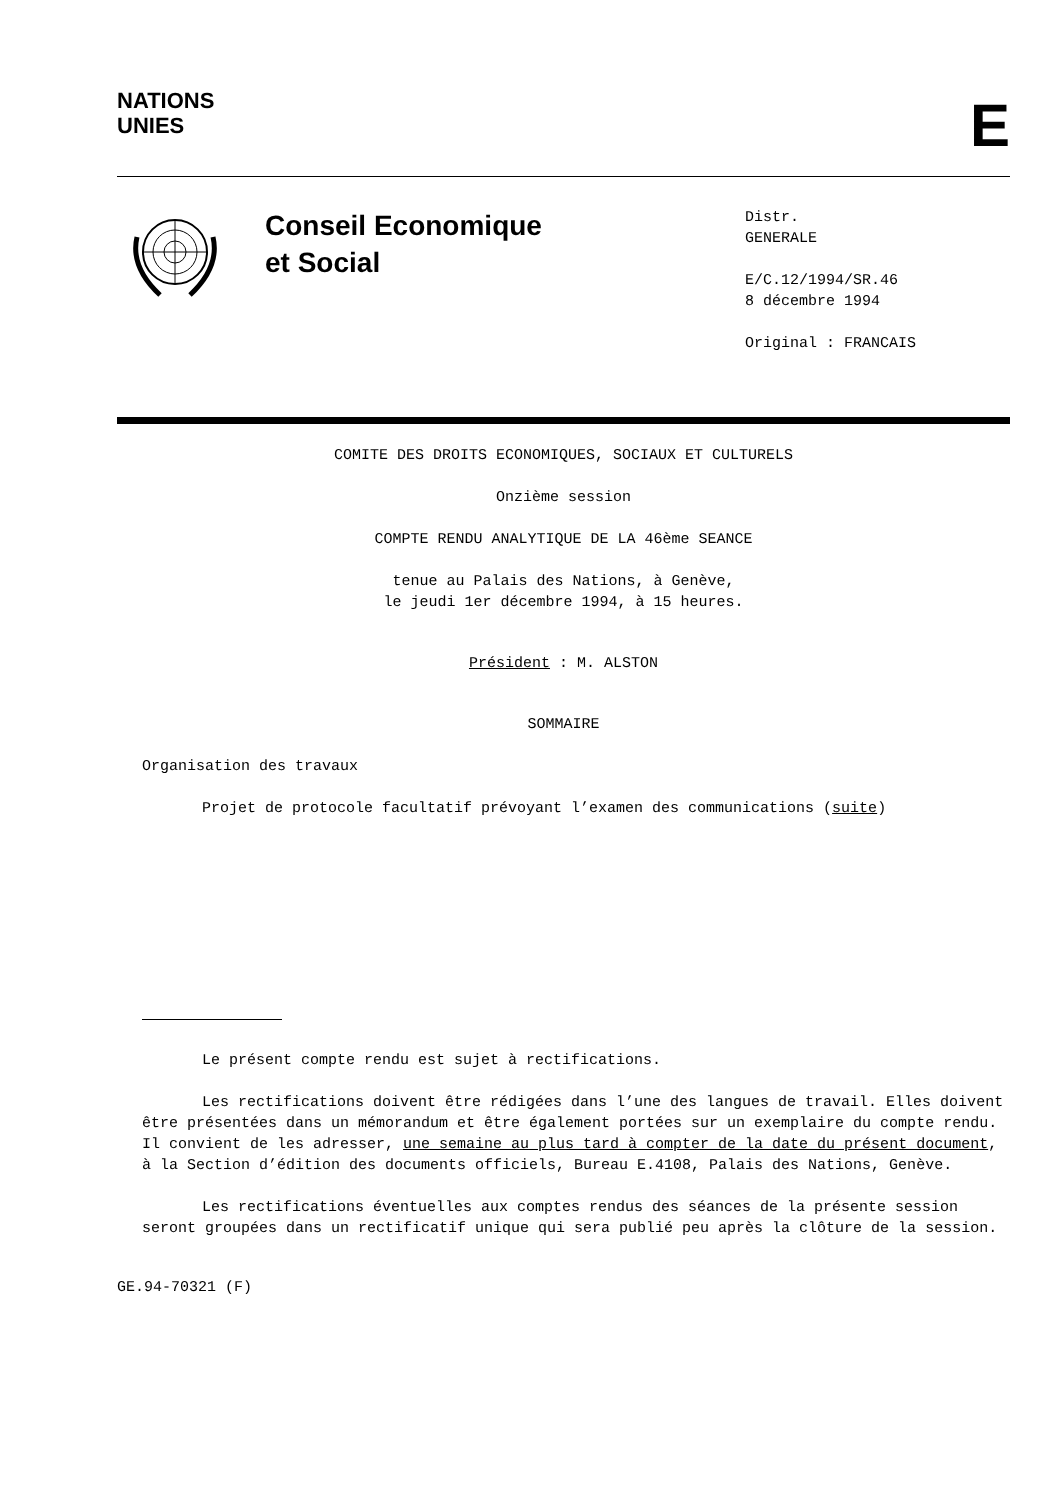NATIONS
UNIES
E
Conseil Economique
et Social
Distr.
GENERALE
E/C.12/1994/SR.46
8 décembre 1994
Original : FRANCAIS
COMITE DES DROITS ECONOMIQUES, SOCIAUX ET CULTURELS
Onzième session
COMPTE RENDU ANALYTIQUE DE LA 46ème SEANCE
tenue au Palais des Nations, à Genève,
le jeudi 1er décembre 1994, à 15 heures.
Président : M. ALSTON
SOMMAIRE
Organisation des travaux
Projet de protocole facultatif prévoyant l’examen des communications (suite)
Le présent compte rendu est sujet à rectifications.
Les rectifications doivent être rédigées dans l’une des langues de travail. Elles doivent être présentées dans un mémorandum et être également portées sur un exemplaire du compte rendu. Il convient de les adresser, une semaine au plus tard à compter de la date du présent document, à la Section d’édition des documents officiels, Bureau E.4108, Palais des Nations, Genève.
Les rectifications éventuelles aux comptes rendus des séances de la présente session seront groupées dans un rectificatif unique qui sera publié peu après la clôture de la session.
GE.94-70321 (F)